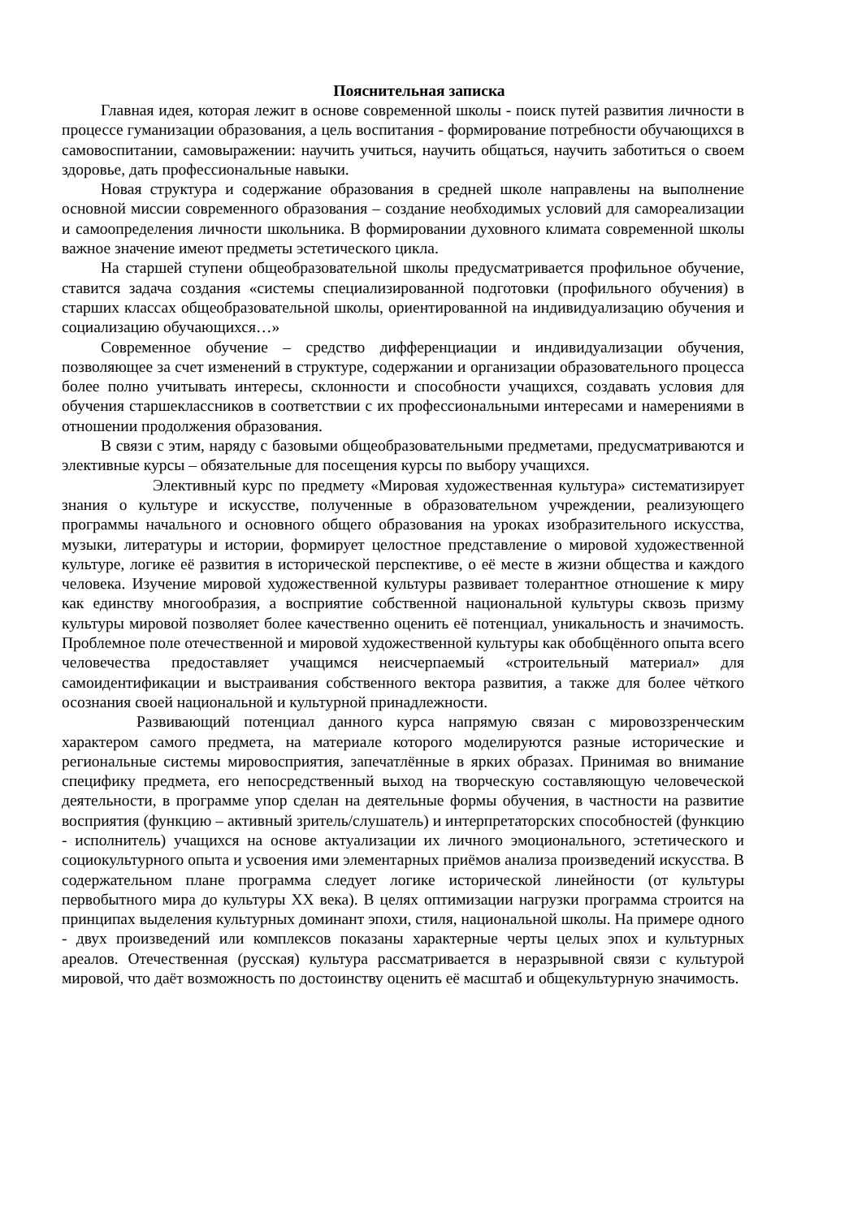Пояснительная записка
Главная идея, которая лежит в основе современной школы - поиск путей развития личности в процессе гуманизации образования, а цель воспитания - формирование потребности обучающихся в самовоспитании, самовыражении: научить учиться, научить общаться, научить заботиться о своем здоровье, дать профессиональные навыки.
Новая структура и содержание образования в средней школе направлены на выполнение основной миссии современного образования – создание необходимых условий для самореализации и самоопределения личности школьника. В формировании духовного климата современной школы важное значение имеют предметы эстетического цикла.
На старшей ступени общеобразовательной школы предусматривается профильное обучение, ставится задача создания «системы специализированной подготовки (профильного обучения) в старших классах общеобразовательной школы, ориентированной на индивидуализацию обучения и социализацию обучающихся…»
Современное обучение – средство дифференциации и индивидуализации обучения, позволяющее за счет изменений в структуре, содержании и организации образовательного процесса более полно учитывать интересы, склонности и способности учащихся, создавать условия для обучения старшеклассников в соответствии с их профессиональными интересами и намерениями в отношении продолжения образования.
В связи с этим, наряду с базовыми общеобразовательными предметами, предусматриваются и элективные курсы – обязательные для посещения курсы по выбору учащихся.
Элективный курс по предмету «Мировая художественная культура» систематизирует знания о культуре и искусстве, полученные в образовательном учреждении, реализующего программы начального и основного общего образования на уроках изобразительного искусства, музыки, литературы и истории, формирует целостное представление о мировой художественной культуре, логике её развития в исторической перспективе, о её месте в жизни общества и каждого человека. Изучение мировой художественной культуры развивает толерантное отношение к миру как единству многообразия, а восприятие собственной национальной культуры сквозь призму культуры мировой позволяет более качественно оценить её потенциал, уникальность и значимость. Проблемное поле отечественной и мировой художественной культуры как обобщённого опыта всего человечества предоставляет учащимся неисчерпаемый «строительный материал» для самоидентификации и выстраивания собственного вектора развития, а также для более чёткого осознания своей национальной и культурной принадлежности.
Развивающий потенциал данного курса напрямую связан с мировоззренческим характером самого предмета, на материале которого моделируются разные исторические и региональные системы мировосприятия, запечатлённые в ярких образах. Принимая во внимание специфику предмета, его непосредственный выход на творческую составляющую человеческой деятельности, в программе упор сделан на деятельные формы обучения, в частности на развитие восприятия (функцию – активный зритель/слушатель) и интерпретаторских способностей (функцию - исполнитель) учащихся на основе актуализации их личного эмоционального, эстетического и социокультурного опыта и усвоения ими элементарных приёмов анализа произведений искусства. В содержательном плане программа следует логике исторической линейности (от культуры первобытного мира до культуры XX века). В целях оптимизации нагрузки программа строится на принципах выделения культурных доминант эпохи, стиля, национальной школы. На примере одного - двух произведений или комплексов показаны характерные черты целых эпох и культурных ареалов. Отечественная (русская) культура рассматривается в неразрывной связи с культурой мировой, что даёт возможность по достоинству оценить её масштаб и общекультурную значимость.